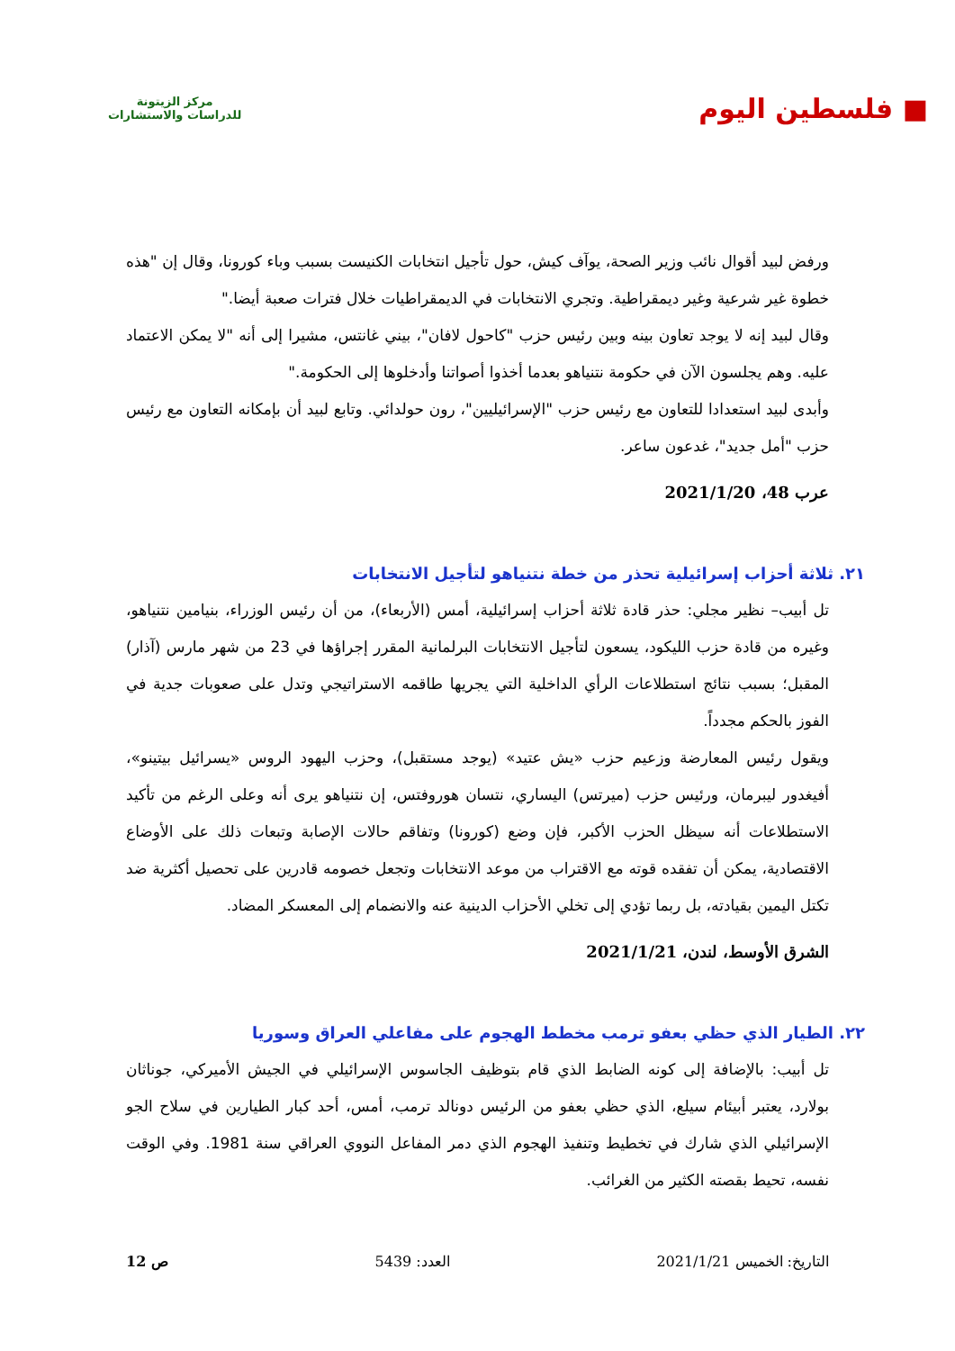■ فلسطين اليوم
مركز الزيتونة
للدراسات والاستشارات
ورفض لبيد أقوال نائب وزير الصحة، يوآف كيش، حول تأجيل انتخابات الكنيست بسبب وباء كورونا، وقال إن "هذه خطوة غير شرعية وغير ديمقراطية. وتجري الانتخابات في الديمقراطيات خلال فترات صعبة أيضا."
وقال لبيد إنه لا يوجد تعاون بينه وبين رئيس حزب "كاحول لافان"، بيني غانتس، مشيرا إلى أنه "لا يمكن الاعتماد عليه. وهم يجلسون الآن في حكومة نتنياهو بعدما أخذوا أصواتنا وأدخلوها إلى الحكومة."
وأبدى لبيد استعدادا للتعاون مع رئيس حزب "الإسرائيليين"، رون حولدائي. وتابع لبيد أن بإمكانه التعاون مع رئيس حزب "أمل جديد"، غدعون ساعر.
عرب 48، 2021/1/20
٢١. ثلاثة أحزاب إسرائيلية تحذر من خطة نتنياهو لتأجيل الانتخابات
تل أبيب– نظير مجلي: حذر قادة ثلاثة أحزاب إسرائيلية، أمس (الأربعاء)، من أن رئيس الوزراء، بنيامين نتنياهو، وغيره من قادة حزب الليكود، يسعون لتأجيل الانتخابات البرلمانية المقرر إجراؤها في 23 من شهر مارس (آذار) المقبل؛ بسبب نتائج استطلاعات الرأي الداخلية التي يجريها طاقمه الاستراتيجي وتدل على صعوبات جدية في الفوز بالحكم مجدداً.
ويقول رئيس المعارضة وزعيم حزب «يش عتيد» (يوجد مستقبل)، وحزب اليهود الروس «يسرائيل بيتينو»، أفيغدور ليبرمان، ورئيس حزب (ميرتس) اليساري، نتسان هوروفتس، إن نتنياهو يرى أنه وعلى الرغم من تأكيد الاستطلاعات أنه سيظل الحزب الأكبر، فإن وضع (كورونا) وتفاقم حالات الإصابة وتبعات ذلك على الأوضاع الاقتصادية، يمكن أن تفقده قوته مع الاقتراب من موعد الانتخابات وتجعل خصومه قادرين على تحصيل أكثرية ضد تكتل اليمين بقيادته، بل ربما تؤدي إلى تخلي الأحزاب الدينية عنه والانضمام إلى المعسكر المضاد.
الشرق الأوسط، لندن، 2021/1/21
٢٢. الطيار الذي حظي بعفو ترمب مخطط الهجوم على مفاعلي العراق وسوريا
تل أبيب: بالإضافة إلى كونه الضابط الذي قام بتوظيف الجاسوس الإسرائيلي في الجيش الأميركي، جوناثان بولارد، يعتبر أبيئام سيلع، الذي حظي بعفو من الرئيس دونالد ترمب، أمس، أحد كبار الطيارين في سلاح الجو الإسرائيلي الذي شارك في تخطيط وتنفيذ الهجوم الذي دمر المفاعل النووي العراقي سنة 1981. وفي الوقت نفسه، تحيط بقصته الكثير من الغرائب.
التاريخ: الخميس 2021/1/21 العدد: 5439 ص 12